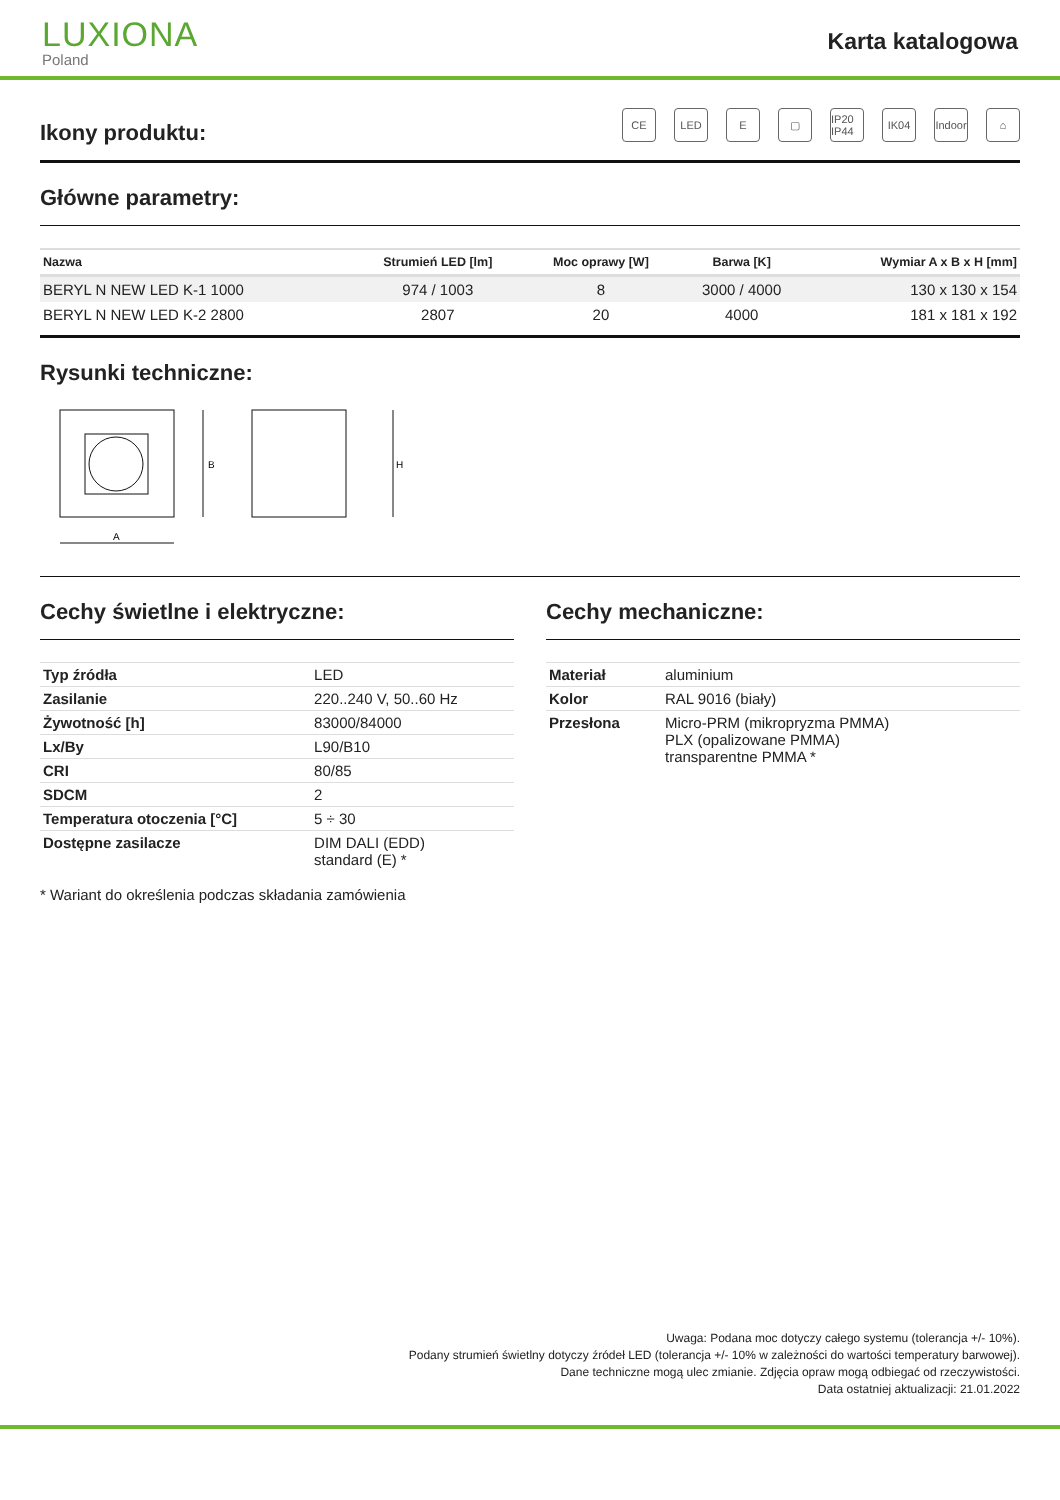LUXIONA
Poland
Karta katalogowa
CE LED E ▢ IP20 IP44
IK04 Indoor
⌂
Ikony produktu:
Główne parametry:
| Nazwa | Strumień LED [lm] | Moc oprawy [W] | Barwa [K] | Wymiar A x B x H [mm] |
| --- | --- | --- | --- | --- |
| BERYL N NEW LED K-1 1000 | 974 / 1003 | 8 | 3000 / 4000 | 130 x 130 x 154 |
| BERYL N NEW LED K-2 2800 | 2807 | 20 | 4000 | 181 x 181 x 192 |
Rysunki techniczne:
B
A
H
Cechy świetlne i elektryczne:
| Typ źródła | LED |
| Zasilanie | 220..240 V, 50..60 Hz |
| Żywotność [h] | 83000/84000 |
| Lx/By | L90/B10 |
| CRI | 80/85 |
| SDCM | 2 |
| Temperatura otoczenia [°C] | 5 ÷ 30 |
| Dostępne zasilacze | DIM DALI (EDD) standard (E) * |
* Wariant do określenia podczas składania zamówienia
Cechy mechaniczne:
| Materiał | aluminium |
| Kolor | RAL 9016 (biały) |
| Przesłona | Micro-PRM (mikropryzma PMMA) PLX (opalizowane PMMA) transparentne PMMA * |
Uwaga: Podana moc dotyczy całego systemu (tolerancja +/- 10%).
Podany strumień świetlny dotyczy źródeł LED (tolerancja +/- 10% w zależności do wartości temperatury barwowej).
Dane techniczne mogą ulec zmianie. Zdjęcia opraw mogą odbiegać od rzeczywistości.
Data ostatniej aktualizacji: 21.01.2022